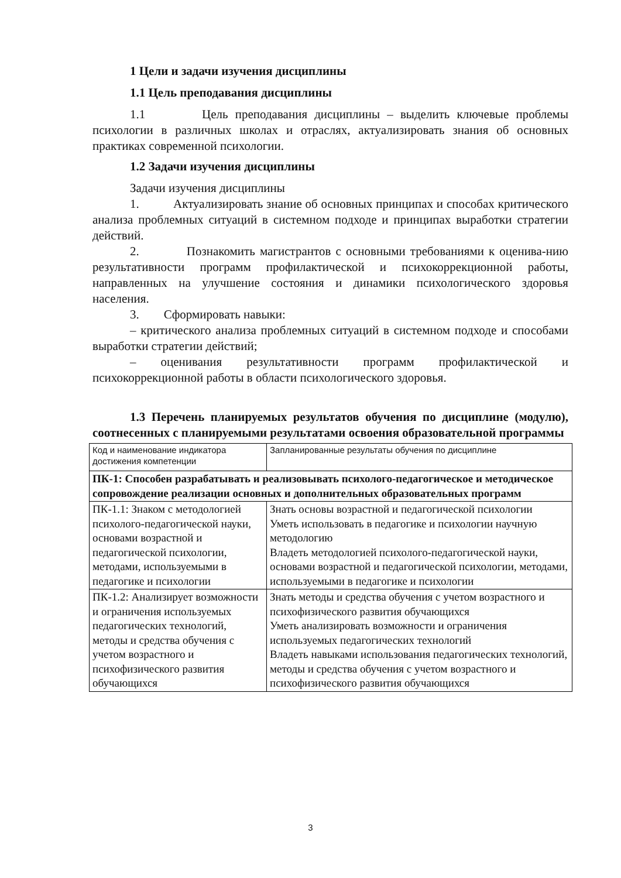1 Цели и задачи изучения дисциплины
1.1 Цель преподавания дисциплины
1.1 Цель преподавания дисциплины – выделить ключевые проблемы психологии в различных школах и отраслях, актуализировать знания об основных практиках современной психологии.
1.2 Задачи изучения дисциплины
Задачи изучения дисциплины
1. Актуализировать знание об основных принципах и способах критического анализа проблемных ситуаций в системном подходе и принципах выработки стратегии действий.
2. Познакомить магистрантов с основными требованиями к оценива-нию результативности программ профилактической и психокоррекционной работы, направленных на улучшение состояния и динамики психологического здоровья населения.
3. Сформировать навыки:
– критического анализа проблемных ситуаций в системном подходе и способами выработки стратегии действий;
– оценивания результативности программ профилактической и психокоррекционной работы в области психологического здоровья.
1.3 Перечень планируемых результатов обучения по дисциплине (модулю), соотнесенных с планируемыми результатами освоения образовательной программы
| Код и наименование индикатора достижения компетенции | Запланированные результаты обучения по дисциплине |
| ПК-1: Способен разрабатывать и реализовывать психолого-педагогическое и методическое сопровождение реализации основных и дополнительных образовательных программ | |
| ПК-1.1: Знаком с методологией психолого-педагогической науки, основами возрастной и педагогической психологии, методами, используемыми в педагогике и психологии | Знать основы возрастной и педагогической психологии Уметь использовать в педагогике и психологии научную методологию Владеть методологией психолого-педагогической науки, основами возрастной и педагогической психологии, методами, используемыми в педагогике и психологии |
| ПК-1.2: Анализирует возможности и ограничения используемых педагогических технологий, методы и средства обучения с учетом возрастного и психофизического развития обучающихся | Знать методы и средства обучения с учетом возрастного и психофизического развития обучающихся Уметь анализировать возможности и ограничения используемых педагогических технологий Владеть навыками использования педагогических технологий, методы и средства обучения с учетом возрастного и психофизического развития обучающихся |
3